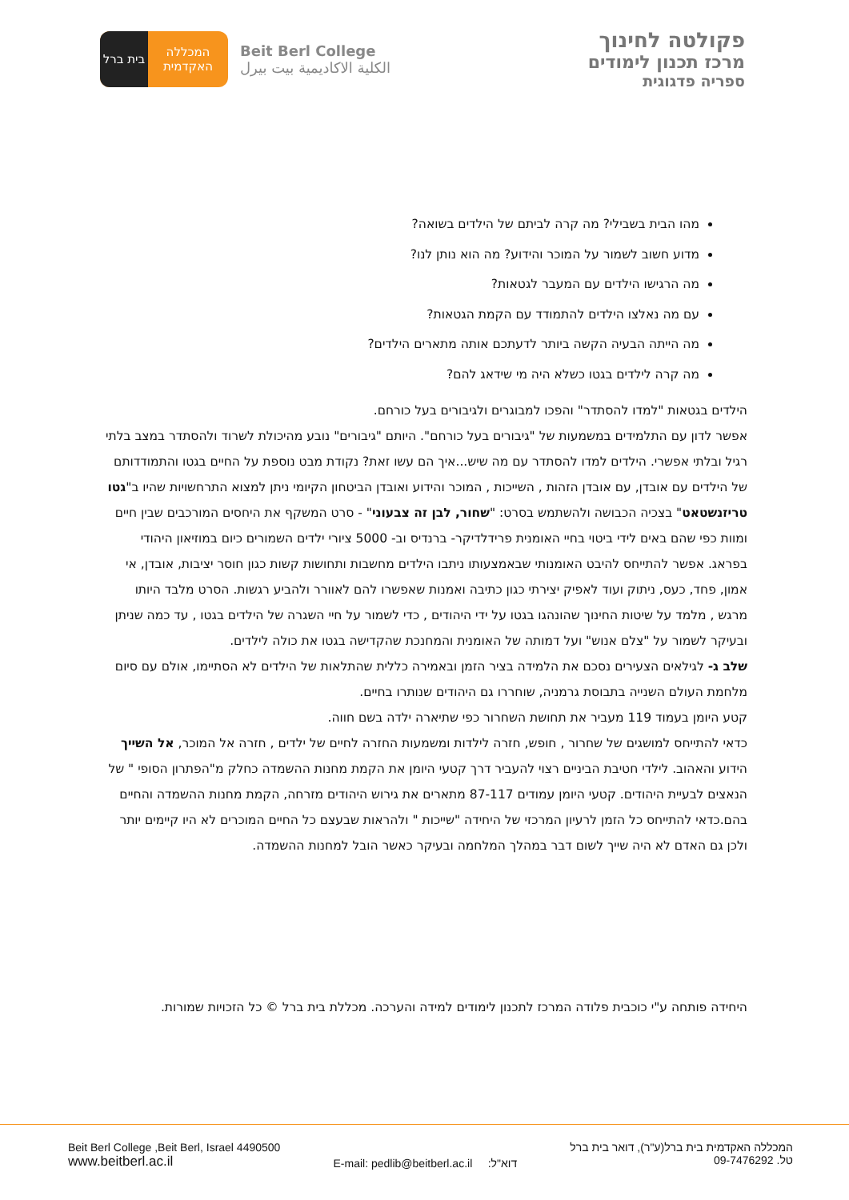בית ברל
המכללה
האקדמית
Beit Berl College
الكلية الاكاديمية بيت بيرل
פקולטה לחינוך
מרכז תכנון לימודים
ספריה פדגוגית
מהו הבית בשבילי? מה קרה לביתם של הילדים בשואה?
מדוע חשוב לשמור על המוכר והידוע? מה הוא נותן לנו?
מה הרגישו הילדים עם המעבר לגטאות?
עם מה נאלצו הילדים להתמודד עם הקמת הגטאות?
מה הייתה הבעיה הקשה ביותר לדעתכם אותה מתארים הילדים?
מה קרה לילדים בגטו כשלא היה מי שידאג להם?
הילדים בגטאות "למדו להסתדר" והפכו למבוגרים ולגיבורים בעל כורחם.
אפשר לדון עם התלמידים במשמעות של "גיבורים בעל כורחם". היותם "גיבורים" נובע מהיכולת לשרוד ולהסתדר במצב בלתי רגיל ובלתי אפשרי. הילדים למדו להסתדר עם מה שיש...איך הם עשו זאת? נקודת מבט נוספת על החיים בגטו והתמודדותם של הילדים עם אובדן, עם אובדן הזהות , השייכות , המוכר והידוע ואובדן הביטחון הקיומי ניתן למצוא התרחשויות שהיו ב"גטו טריזנשטאט" בצכיה הכבושה ולהשתמש בסרט: "שחור, לבן זה צבעוני" - סרט המשקף את היחסים המורכבים שבין חיים ומוות כפי שהם באים לידי ביטוי בחיי האומנית פרידלדיקר- ברנדיס וב- 5000 ציורי ילדים השמורים כיום במוזיאון היהודי בפראג. אפשר להתייחס להיבט האומנותי שבאמצעותו ניתבו הילדים מחשבות ותחושות קשות כגון חוסר יציבות, אובדן, אי אמון, פחד, כעס, ניתוק ועוד לאפיק יצירתי כגון כתיבה ואמנות שאפשרו להם לאוורר ולהביע רגשות. הסרט מלבד היותו מרגש , מלמד על שיטות החינוך שהונהגו בגטו על ידי היהודים , כדי לשמור על חיי השגרה של הילדים בגטו , עד כמה שניתן ובעיקר לשמור על "צלם אנוש" ועל דמותה של האומנית והמחנכת שהקדישה בגטו את כולה לילדים.
שלב ג- לגילאים הצעירים נסכם את הלמידה בציר הזמן ובאמירה כללית שהתלאות של הילדים לא הסתיימו, אולם עם סיום מלחמת העולם השנייה בתבוסת גרמניה, שוחררו גם היהודים שנותרו בחיים.
קטע היומן בעמוד 119 מעביר את תחושת השחרור כפי שתיארה ילדה בשם חווה.
כדאי להתייחס למושגים של שחרור , חופש, חזרה לילדות ומשמעות החזרה לחיים של ילדים , חזרה אל המוכר, אל השייך הידוע והאהוב. לילדי חטיבת הביניים רצוי להעביר דרך קטעי היומן את הקמת מחנות ההשמדה כחלק מ"הפתרון הסופי " של הנאצים לבעיית היהודים. קטעי היומן עמודים 87-117 מתארים את גירוש היהודים מזרחה, הקמת מחנות ההשמדה והחיים בהם.כדאי להתייחס כל הזמן לרעיון המרכזי של היחידה "שייכות " ולהראות שבעצם כל החיים המוכרים לא היו קיימים יותר ולכן גם האדם לא היה שייך לשום דבר במהלך המלחמה ובעיקר כאשר הובל למחנות ההשמדה.
היחידה פותחה ע"י כוכבית פלודה המרכז לתכנון לימודים למידה והערכה. מכללת בית ברל © כל הזכויות שמורות.
Beit Berl College ,Beit Berl, Israel 4490500
www.beitberl.ac.il
E-mail: pedlib@beitberl.ac.il דוא"ל:
המכללה האקדמית בית ברל(ע"ר), דואר בית ברל
טל. 09-7476292